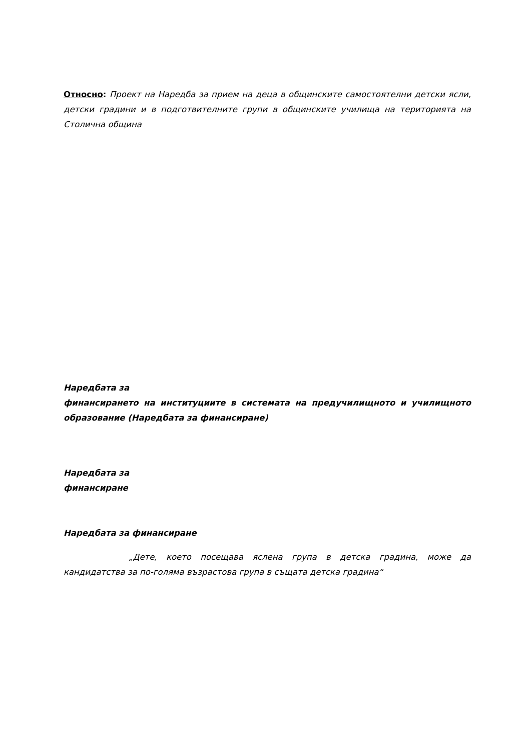Относно: Проект на Наредба за прием на деца в общинските самостоятелни детски ясли, детски градини и в подготвителните групи в общинските училища на територията на Столична община
Наредбата за
финансирането на институциите в системата на предучилищното и училищното образование (Наредбата за финансиране)
Наредбата за
финансиране
Наредбата за финансиране
„Дете, което посещава яслена група в детска градина, може да кандидатства за по-голяма възрастова група в същата детска градина“